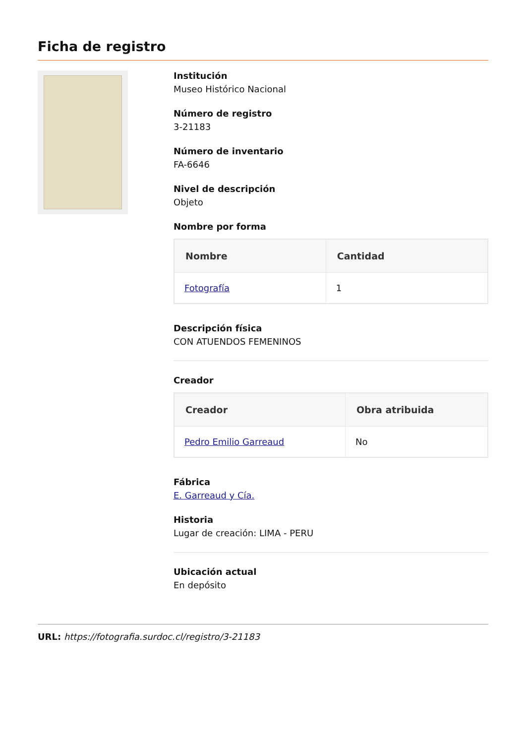Ficha de registro
Institución
Museo Histórico Nacional
Número de registro
3-21183
Número de inventario
FA-6646
Nivel de descripción
Objeto
Nombre por forma
| Nombre | Cantidad |
| --- | --- |
| Fotografía | 1 |
Descripción física
CON ATUENDOS FEMENINOS
Creador
| Creador | Obra atribuida |
| --- | --- |
| Pedro Emilio Garreaud | No |
Fábrica
E. Garreaud y Cía.
Historia
Lugar de creación: LIMA - PERU
Ubicación actual
En depósito
URL: https://fotografia.surdoc.cl/registro/3-21183